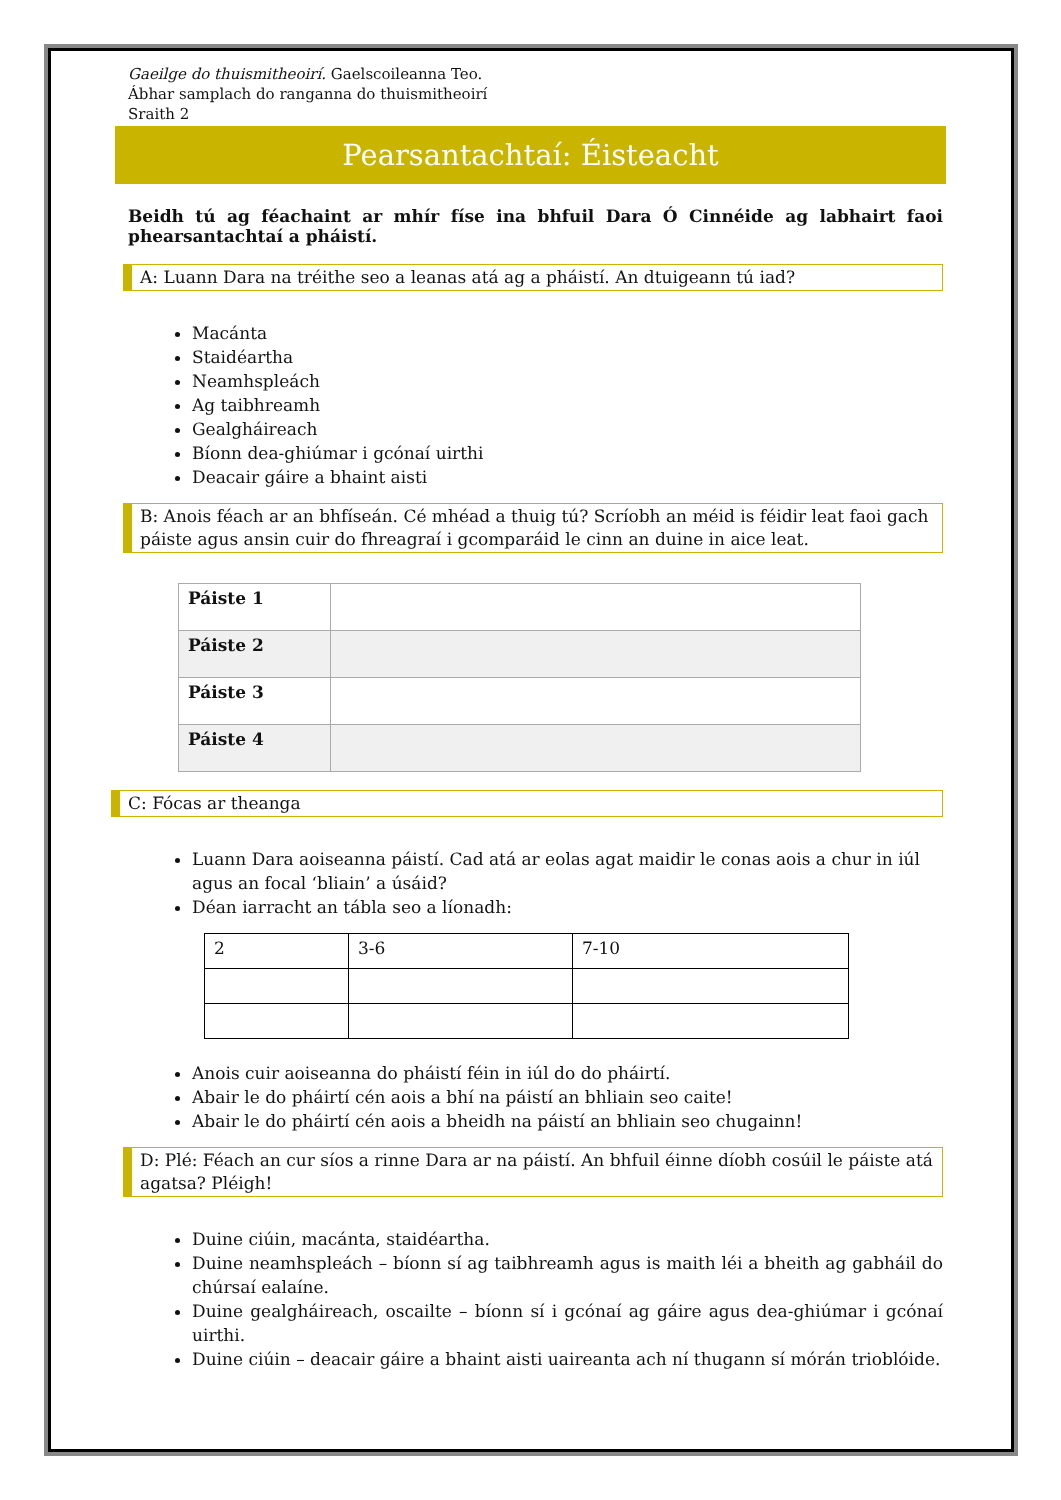Gaeilge do thuismitheoirí. Gaelscoileanna Teo.
Ábhar samplach do ranganna do thuismitheoirí
Sraith 2
Pearsantachtaí: Éisteacht
Beidh tú ag féachaint ar mhír físe ina bhfuil Dara Ó Cinnéide ag labhairt faoi phearsantachtaí a pháistí.
A: Luann Dara na tréithe seo a leanas atá ag a pháistí. An dtuigeann tú iad?
Macánta
Staidéartha
Neamhspleách
Ag taibhreamh
Gealgháireach
Bíonn dea-ghiúmar i gcónaí uirthi
Deacair gáire a bhaint aisti
B: Anois féach ar an bhfíseán. Cé mhéad a thuig tú? Scríobh an méid is féidir leat faoi gach páiste agus ansin cuir do fhreagraí i gcomparáid le cinn an duine in aice leat.
| Páiste 1 | |
| Páiste 2 | |
| Páiste 3 | |
| Páiste 4 | |
C: Fócas ar theanga
Luann Dara aoiseanna páistí. Cad atá ar eolas agat maidir le conas aois a chur in iúl agus an focal ‘bliain’ a úsáid?
Déan iarracht an tábla seo a líonadh:
| 2 | 3-6 | 7-10 |
Anois cuir aoiseanna do pháistí féin in iúl do do pháirtí.
Abair le do pháirtí cén aois a bhí na páistí an bhliain seo caite!
Abair le do pháirtí cén aois a bheidh na páistí an bhliain seo chugainn!
D: Plé: Féach an cur síos a rinne Dara ar na páistí. An bhfuil éinne díobh cosúil le páiste atá agatsa? Pléigh!
Duine ciúin, macánta, staidéartha.
Duine neamhspleách – bíonn sí ag taibhreamh agus is maith léi a bheith ag gabháil do chúrsaí ealaíne.
Duine gealgháireach, oscailte – bíonn sí i gcónaí ag gáire agus dea-ghiúmar i gcónaí uirthi.
Duine ciúin – deacair gáire a bhaint aisti uaireanta ach ní thugann sí mórán trioblóide.